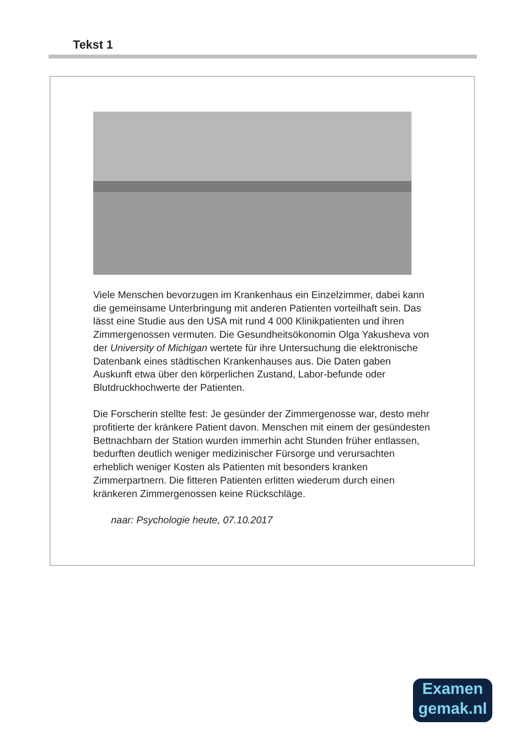Tekst 1
Viele Menschen bevorzugen im Krankenhaus ein Einzelzimmer, dabei kann die gemeinsame Unterbringung mit anderen Patienten vorteilhaft sein. Das lässt eine Studie aus den USA mit rund 4 000 Klinikpatienten und ihren Zimmergenossen vermuten. Die Gesundheitsökonomin Olga Yakusheva von der University of Michigan wertete für ihre Untersuchung die elektronische Datenbank eines städtischen Krankenhauses aus. Die Daten gaben Auskunft etwa über den körperlichen Zustand, Labor-befunde oder Blutdruckhochwerte der Patienten.
Die Forscherin stellte fest: Je gesünder der Zimmergenosse war, desto mehr profitierte der kränkere Patient davon. Menschen mit einem der gesündesten Bettnachbarn der Station wurden immerhin acht Stunden früher entlassen, bedurften deutlich weniger medizinischer Fürsorge und verursachten erheblich weniger Kosten als Patienten mit besonders kranken Zimmerpartnern. Die fitteren Patienten erlitten wiederum durch einen kränkeren Zimmergenossen keine Rückschläge.
naar: Psychologie heute, 07.10.2017
Examen
gemak.nl